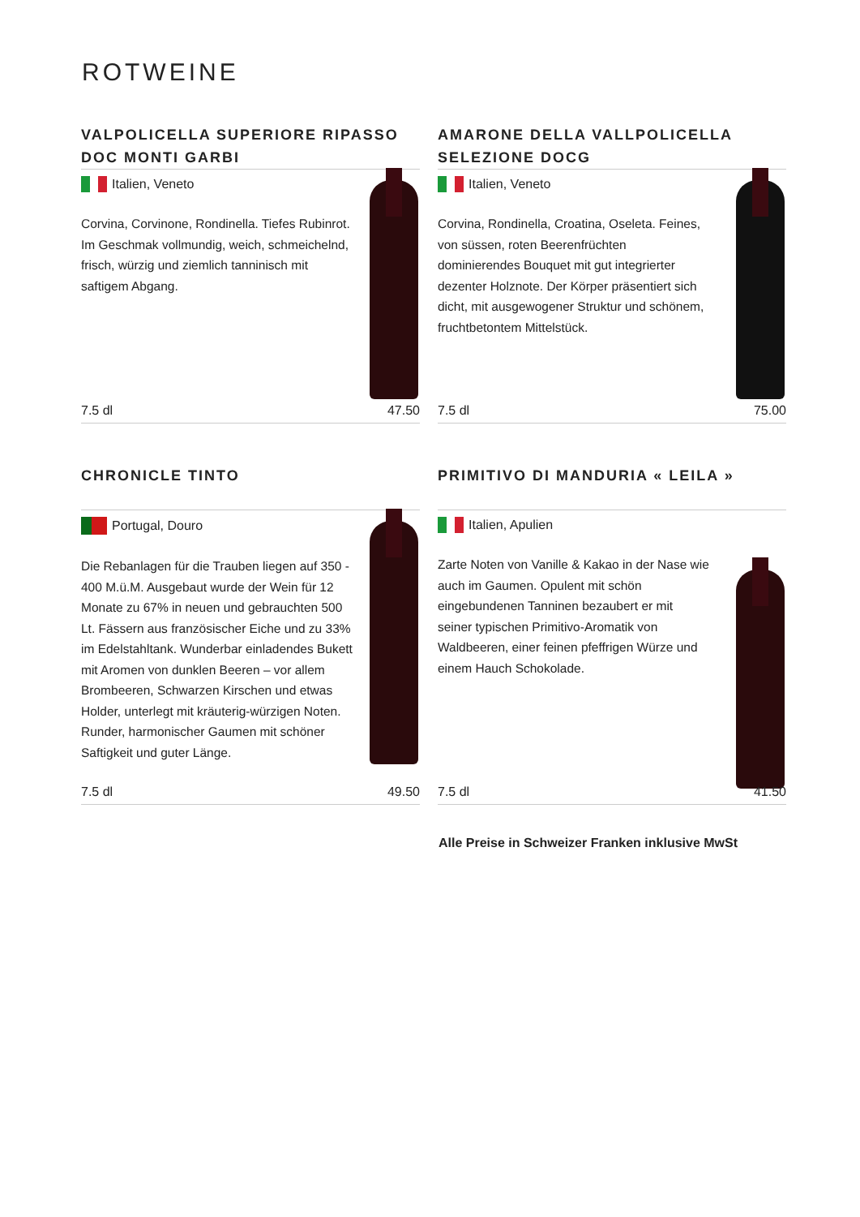ROTWEINE
VALPOLICELLA SUPERIORE RIPASSO DOC MONTI GARBI
Italien, Veneto
Corvina, Corvinone, Rondinella. Tiefes Rubinrot. Im Geschmak vollmundig, weich, schmeichelnd, frisch, würzig und ziemlich tanninisch mit saftigem Abgang.
7.5 dl 47.50
AMARONE DELLA VALLPOLICELLA SELEZIONE DOCG
Italien, Veneto
Corvina, Rondinella, Croatina, Oseleta. Feines, von süssen, roten Beerenfrüchten dominierendes Bouquet mit gut integrierter dezenter Holznote. Der Körper präsentiert sich dicht, mit ausgewogener Struktur und schönem, fruchtbetontem Mittelstück.
7.5 dl 75.00
CHRONICLE TINTO
Portugal, Douro
Die Rebanlagen für die Trauben liegen auf 350 - 400 M.ü.M. Ausgebaut wurde der Wein für 12 Monate zu 67% in neuen und gebrauchten 500 Lt. Fässern aus französischer Eiche und zu 33% im Edelstahltank. Wunderbar einladendes Bukett mit Aromen von dunklen Beeren – vor allem Brombeeren, Schwarzen Kirschen und etwas Holder, unterlegt mit kräuterig-würzigen Noten. Runder, harmonischer Gaumen mit schöner Saftigkeit und guter Länge.
7.5 dl 49.50
PRIMITIVO DI MANDURIA « LEILA »
Italien, Apulien
Zarte Noten von Vanille & Kakao in der Nase wie auch im Gaumen. Opulent mit schön eingebundenen Tanninen bezaubert er mit seiner typischen Primitivo-Aromatik von Waldbeeren, einer feinen pfeffrigen Würze und einem Hauch Schokolade.
7.5 dl 41.50
Alle Preise in Schweizer Franken inklusive MwSt